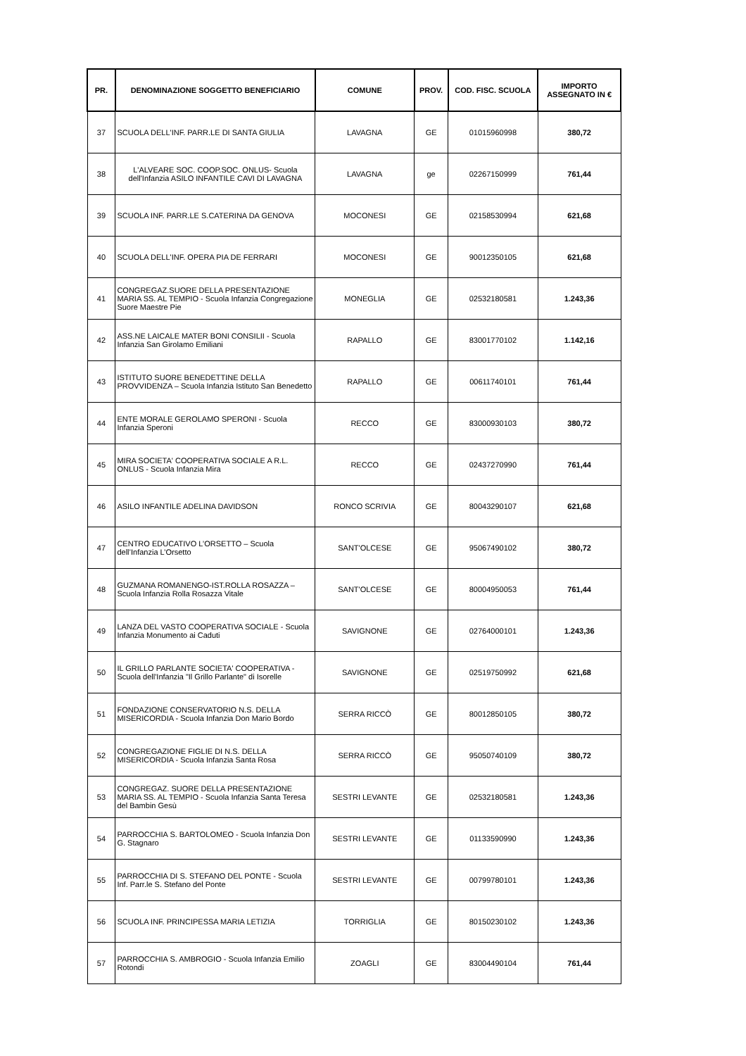| PR. | DENOMINAZIONE SOGGETTO BENEFICIARIO | COMUNE | PROV. | COD. FISC. SCUOLA | IMPORTO ASSEGNATO IN € |
| --- | --- | --- | --- | --- | --- |
| 37 | SCUOLA DELL'INF. PARR.LE DI SANTA GIULIA | LAVAGNA | GE | 01015960998 | 380,72 |
| 38 | L'ALVEARE SOC. COOP.SOC. ONLUS- Scuola dell'Infanzia ASILO INFANTILE CAVI DI LAVAGNA | LAVAGNA | ge | 02267150999 | 761,44 |
| 39 | SCUOLA INF. PARR.LE S.CATERINA DA GENOVA | MOCONESI | GE | 02158530994 | 621,68 |
| 40 | SCUOLA DELL'INF. OPERA PIA DE FERRARI | MOCONESI | GE | 90012350105 | 621,68 |
| 41 | CONGREGAZ.SUORE DELLA PRESENTAZIONE MARIA SS. AL TEMPIO - Scuola Infanzia Congregazione Suore Maestre Pie | MONEGLIA | GE | 02532180581 | 1.243,36 |
| 42 | ASS.NE LAICALE MATER BONI CONSILII - Scuola Infanzia San Girolamo Emiliani | RAPALLO | GE | 83001770102 | 1.142,16 |
| 43 | ISTITUTO SUORE BENEDETTINE DELLA PROVVIDENZA – Scuola Infanzia Istituto San Benedetto | RAPALLO | GE | 00611740101 | 761,44 |
| 44 | ENTE MORALE GEROLAMO SPERONI - Scuola Infanzia Speroni | RECCO | GE | 83000930103 | 380,72 |
| 45 | MIRA SOCIETA' COOPERATIVA SOCIALE A R.L. ONLUS - Scuola Infanzia Mira | RECCO | GE | 02437270990 | 761,44 |
| 46 | ASILO INFANTILE ADELINA DAVIDSON | RONCO SCRIVIA | GE | 80043290107 | 621,68 |
| 47 | CENTRO EDUCATIVO L’ORSETTO – Scuola dell’Infanzia L’Orsetto | SANT'OLCESE | GE | 95067490102 | 380,72 |
| 48 | GUZMANA ROMANENGO-IST.ROLLA ROSAZZA – Scuola Infanzia Rolla Rosazza Vitale | SANT'OLCESE | GE | 80004950053 | 761,44 |
| 49 | LANZA DEL VASTO COOPERATIVA SOCIALE - Scuola Infanzia Monumento ai Caduti | SAVIGNONE | GE | 02764000101 | 1.243,36 |
| 50 | IL GRILLO PARLANTE SOCIETA' COOPERATIVA - Scuola dell'Infanzia "Il Grillo Parlante" di Isorelle | SAVIGNONE | GE | 02519750992 | 621,68 |
| 51 | FONDAZIONE CONSERVATORIO N.S. DELLA MISERICORDIA - Scuola Infanzia Don Mario Bordo | SERRA RICCÒ | GE | 80012850105 | 380,72 |
| 52 | CONGREGAZIONE FIGLIE DI N.S. DELLA MISERICORDIA - Scuola Infanzia Santa Rosa | SERRA RICCÒ | GE | 95050740109 | 380,72 |
| 53 | CONGREGAZ. SUORE DELLA PRESENTAZIONE MARIA SS. AL TEMPIO - Scuola Infanzia Santa Teresa del Bambin Gesù | SESTRI LEVANTE | GE | 02532180581 | 1.243,36 |
| 54 | PARROCCHIA S. BARTOLOMEO - Scuola Infanzia Don G. Stagnaro | SESTRI LEVANTE | GE | 01133590990 | 1.243,36 |
| 55 | PARROCCHIA DI S. STEFANO DEL PONTE - Scuola Inf. Parr.le S. Stefano del Ponte | SESTRI LEVANTE | GE | 00799780101 | 1.243,36 |
| 56 | SCUOLA INF. PRINCIPESSA MARIA LETIZIA | TORRIGLIA | GE | 80150230102 | 1.243,36 |
| 57 | PARROCCHIA S. AMBROGIO - Scuola Infanzia Emilio Rotondi | ZOAGLI | GE | 83004490104 | 761,44 |